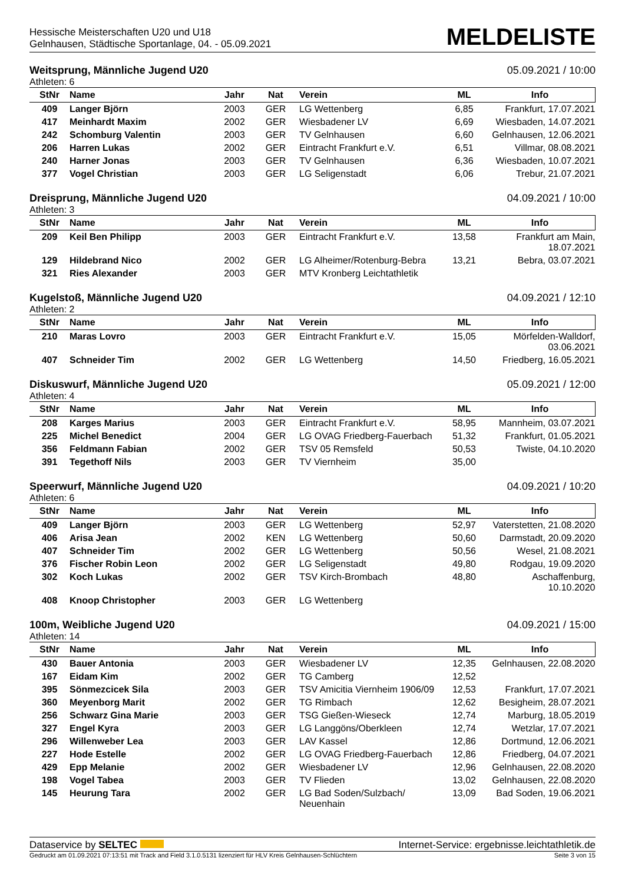Hessische Meisterschaften U20 und U18
Gelnhausen, Städtische Sportanlage, 04. - 05.09.2021
MELDELISTE
Weitsprung, Männliche Jugend U20 05.09.2021 / 10:00
Athleten: 6
| StNr | Name | Jahr | Nat | Verein | ML | Info |
| --- | --- | --- | --- | --- | --- | --- |
| 409 | Langer Björn | 2003 | GER | LG Wettenberg | 6,85 | Frankfurt, 17.07.2021 |
| 417 | Meinhardt Maxim | 2002 | GER | Wiesbadener LV | 6,69 | Wiesbaden, 14.07.2021 |
| 242 | Schomburg Valentin | 2003 | GER | TV Gelnhausen | 6,60 | Gelnhausen, 12.06.2021 |
| 206 | Harren Lukas | 2002 | GER | Eintracht Frankfurt e.V. | 6,51 | Villmar, 08.08.2021 |
| 240 | Harner Jonas | 2003 | GER | TV Gelnhausen | 6,36 | Wiesbaden, 10.07.2021 |
| 377 | Vogel Christian | 2003 | GER | LG Seligenstadt | 6,06 | Trebur, 21.07.2021 |
Dreisprung, Männliche Jugend U20 04.09.2021 / 10:00
Athleten: 3
| StNr | Name | Jahr | Nat | Verein | ML | Info |
| --- | --- | --- | --- | --- | --- | --- |
| 209 | Keil Ben Philipp | 2003 | GER | Eintracht Frankfurt e.V. | 13,58 | Frankfurt am Main, 18.07.2021 |
| 129 | Hildebrand Nico | 2002 | GER | LG Alheimer/Rotenburg-Bebra | 13,21 | Bebra, 03.07.2021 |
| 321 | Ries Alexander | 2003 | GER | MTV Kronberg Leichtathletik | | |
Kugelstoß, Männliche Jugend U20 04.09.2021 / 12:10
Athleten: 2
| StNr | Name | Jahr | Nat | Verein | ML | Info |
| --- | --- | --- | --- | --- | --- | --- |
| 210 | Maras Lovro | 2003 | GER | Eintracht Frankfurt e.V. | 15,05 | Mörfelden-Walldorf, 03.06.2021 |
| 407 | Schneider Tim | 2002 | GER | LG Wettenberg | 14,50 | Friedberg, 16.05.2021 |
Diskuswurf, Männliche Jugend U20 05.09.2021 / 12:00
Athleten: 4
| StNr | Name | Jahr | Nat | Verein | ML | Info |
| --- | --- | --- | --- | --- | --- | --- |
| 208 | Karges Marius | 2003 | GER | Eintracht Frankfurt e.V. | 58,95 | Mannheim, 03.07.2021 |
| 225 | Michel Benedict | 2004 | GER | LG OVAG Friedberg-Fauerbach | 51,32 | Frankfurt, 01.05.2021 |
| 356 | Feldmann Fabian | 2002 | GER | TSV 05 Remsfeld | 50,53 | Twiste, 04.10.2020 |
| 391 | Tegethoff Nils | 2003 | GER | TV Viernheim | 35,00 | |
Speerwurf, Männliche Jugend U20 04.09.2021 / 10:20
Athleten: 6
| StNr | Name | Jahr | Nat | Verein | ML | Info |
| --- | --- | --- | --- | --- | --- | --- |
| 409 | Langer Björn | 2003 | GER | LG Wettenberg | 52,97 | Vaterstetten, 21.08.2020 |
| 406 | Arisa Jean | 2002 | KEN | LG Wettenberg | 50,60 | Darmstadt, 20.09.2020 |
| 407 | Schneider Tim | 2002 | GER | LG Wettenberg | 50,56 | Wesel, 21.08.2021 |
| 376 | Fischer Robin Leon | 2002 | GER | LG Seligenstadt | 49,80 | Rodgau, 19.09.2020 |
| 302 | Koch Lukas | 2002 | GER | TSV Kirch-Brombach | 48,80 | Aschaffenburg, 10.10.2020 |
| 408 | Knoop Christopher | 2003 | GER | LG Wettenberg | | |
100m, Weibliche Jugend U20 04.09.2021 / 15:00
Athleten: 14
| StNr | Name | Jahr | Nat | Verein | ML | Info |
| --- | --- | --- | --- | --- | --- | --- |
| 430 | Bauer Antonia | 2003 | GER | Wiesbadener LV | 12,35 | Gelnhausen, 22.08.2020 |
| 167 | Eidam Kim | 2002 | GER | TG Camberg | 12,52 | |
| 395 | Sönmezcicek Sila | 2003 | GER | TSV Amicitia Viernheim 1906/09 | 12,53 | Frankfurt, 17.07.2021 |
| 360 | Meyenborg Marit | 2002 | GER | TG Rimbach | 12,62 | Besigheim, 28.07.2021 |
| 256 | Schwarz Gina Marie | 2003 | GER | TSG Gießen-Wieseck | 12,74 | Marburg, 18.05.2019 |
| 327 | Engel Kyra | 2003 | GER | LG Langgöns/Oberkleen | 12,74 | Wetzlar, 17.07.2021 |
| 296 | Willenweber Lea | 2003 | GER | LAV Kassel | 12,86 | Dortmund, 12.06.2021 |
| 227 | Hode Estelle | 2002 | GER | LG OVAG Friedberg-Fauerbach | 12,86 | Friedberg, 04.07.2021 |
| 429 | Epp Melanie | 2002 | GER | Wiesbadener LV | 12,96 | Gelnhausen, 22.08.2020 |
| 198 | Vogel Tabea | 2003 | GER | TV Flieden | 13,02 | Gelnhausen, 22.08.2020 |
| 145 | Heurung Tara | 2002 | GER | LG Bad Soden/Sulzbach/ Neuenhain | 13,09 | Bad Soden, 19.06.2021 |
Dataservice by SELTEC Internet-Service: ergebnisse.leichtathletik.de
Gedruckt am 01.09.2021 07:13:51 mit Track and Field 3.1.0.5131 lizenziert für HLV Kreis Gelnhausen-Schlüchtern Seite 3 von 15